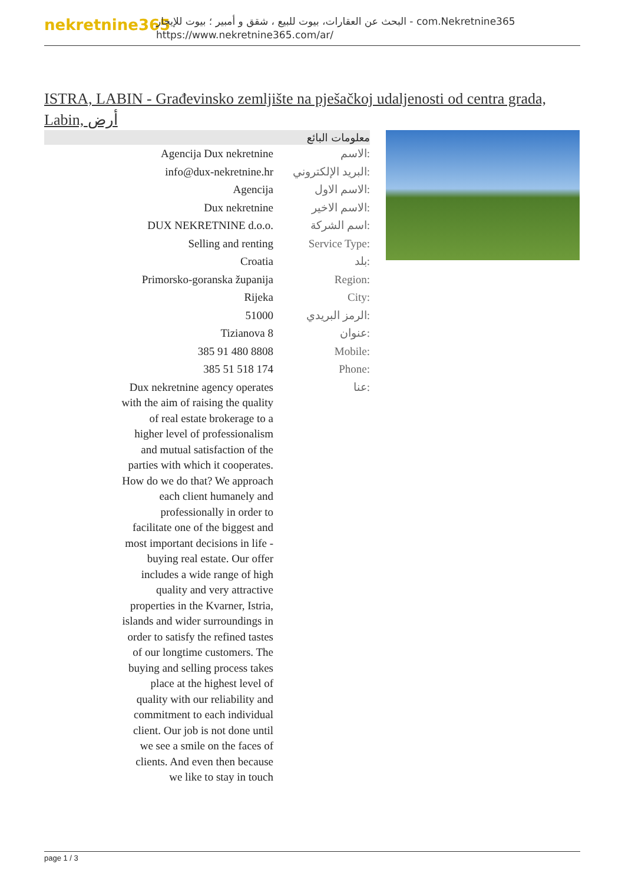nekretnine365
البحث عن العقارات، بيوت للبيع ، شقق و أمبير ؛ بيوت للإيجار - com.Nekretnine365
https://www.nekretnine365.com/ar/
ISTRA, LABIN - Građevinsko zemljište na pješačkoj udaljenosti od centra grada, Labin, أرض
معلومات البائع
| Agencija Dux nekretnine | الاسم: |
| info@dux-nekretnine.hr | البريد الإلكتروني: |
| Agencija | الاسم الاول: |
| Dux nekretnine | الاسم الاخير: |
| DUX NEKRETNINE d.o.o. | اسم الشركة: |
| Selling and renting | Service Type: |
| Croatia | بلد: |
| Primorsko-goranska županija | Region: |
| Rijeka | City: |
| 51000 | الرمز البريدي: |
| Tizianova 8 | عنوان: |
| 385 91 480 8808 | Mobile: |
| 385 51 518 174 | Phone: |
| Dux nekretnine agency operates with the aim of raising the quality of real estate brokerage to a higher level of professionalism and mutual satisfaction of the parties with which it cooperates. How do we do that? We approach each client humanely and professionally in order to facilitate one of the biggest and most important decisions in life - buying real estate. Our offer includes a wide range of high quality and very attractive properties in the Kvarner, Istria, islands and wider surroundings in order to satisfy the refined tastes of our longtime customers. The buying and selling process takes place at the highest level of quality with our reliability and commitment to each individual client. Our job is not done until we see a smile on the faces of clients. And even then because we like to stay in touch | عنا: |
page 1 / 3